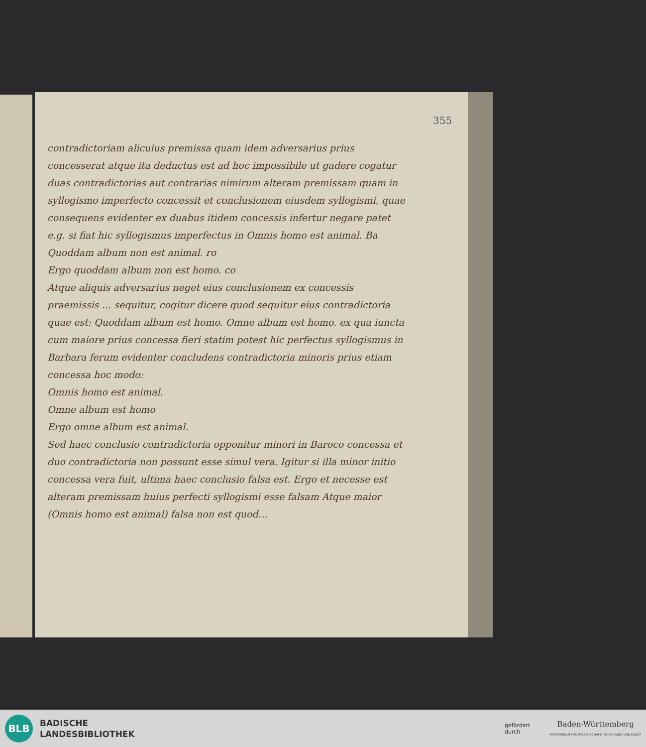355
contradictoriam alicuius premissa quam idem adversarius prius concesserat atque ita deductus est ad hoc impossibile ut gadere cogatur duas contradictorias aut contrarias nimirum alteram premissam quam in syllogismo imperfecto concessit et conclusionem eiusdem syllogismi, quae consequens evidenter ex duabus itidem concessis infertur negare patet e.g. si fiat hic syllogismus imperfectus in Omnis homo est animal. Ba
Quoddam album non est animal. ro
Ergo quoddam album non est homo. co
Atque aliquis adversarius neget eius conclusionem ex concessis praemissis … sequitur, cogitur dicere quod sequitur eius contradictoria quae est: Quoddam album est homo. Omne album est homo. ex qua iuncta cum maiore prius concessa fieri statim potest hic perfectus syllogismus in Barbara ferum evidenter concludens contradictoria minoris prius etiam concessa hoc modo:
Omnis homo est animal.
Omne album est homo
Ergo omne album est animal.
Sed haec conclusio contradictoria opponitur minori in Baroco concessa et duo contradictoria non possunt esse simul vera. Igitur si illa minor initio concessa vera fuit, ultima haec conclusio falsa est. Ergo et necesse est alteram premissam huius perfecti syllogismi esse falsam Atque maior (Omnis homo est animal) falsa non est quod…
BLB
BADISCHE
LANDESBIBLIOTHEK
gefördert
durch
Baden-Württemberg
MINISTERIUM FÜR WISSENSCHAFT, FORSCHUNG UND KUNST